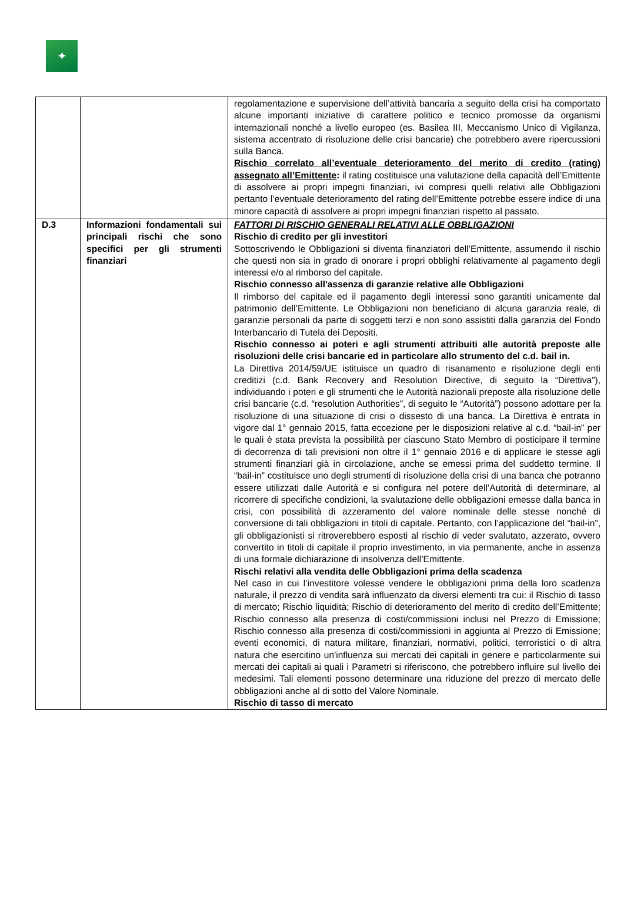✦
| | | regolamentazione e supervisione dell’attività bancaria a seguito della crisi ha comportato alcune importanti iniziative di carattere politico e tecnico promosse da organismi internazionali nonché a livello europeo (es. Basilea III, Meccanismo Unico di Vigilanza, sistema accentrato di risoluzione delle crisi bancarie) che potrebbero avere ripercussioni sulla Banca. Rischio correlato all’eventuale deterioramento del merito di credito (rating) assegnato all’Emittente : il rating costituisce una valutazione della capacità dell’Emittente di assolvere ai propri impegni finanziari, ivi compresi quelli relativi alle Obbligazioni pertanto l’eventuale deterioramento del rating dell’Emittente potrebbe essere indice di una minore capacità di assolvere ai propri impegni finanziari rispetto al passato. |
| D.3 | Informazioni fondamentali sui principali rischi che sono specifici per gli strumenti finanziari | FATTORI DI RISCHIO GENERALI RELATIVI ALLE OBBLIGAZIONI Rischio di credito per gli investitori Sottoscrivendo le Obbligazioni si diventa finanziatori dell’Emittente, assumendo il rischio che questi non sia in grado di onorare i propri obblighi relativamente al pagamento degli interessi e/o al rimborso del capitale. Rischio connesso all'assenza di garanzie relative alle Obbligazioni Il rimborso del capitale ed il pagamento degli interessi sono garantiti unicamente dal patrimonio dell’Emittente. Le Obbligazioni non beneficiano di alcuna garanzia reale, di garanzie personali da parte di soggetti terzi e non sono assistiti dalla garanzia del Fondo Interbancario di Tutela dei Depositi. Rischio connesso ai poteri e agli strumenti attribuiti alle autorità preposte alle risoluzioni delle crisi bancarie ed in particolare allo strumento del c.d. bail in. La Direttiva 2014/59/UE istituisce un quadro di risanamento e risoluzione degli enti creditizi (c.d. Bank Recovery and Resolution Directive, di seguito la “Direttiva”), individuando i poteri e gli strumenti che le Autorità nazionali preposte alla risoluzione delle crisi bancarie (c.d. “resolution Authorities”, di seguito le “Autorità”) possono adottare per la risoluzione di una situazione di crisi o dissesto di una banca. La Direttiva è entrata in vigore dal 1° gennaio 2015, fatta eccezione per le disposizioni relative al c.d. “bail-in” per le quali è stata prevista la possibilità per ciascuno Stato Membro di posticipare il termine di decorrenza di tali previsioni non oltre il 1° gennaio 2016 e di applicare le stesse agli strumenti finanziari già in circolazione, anche se emessi prima del suddetto termine. Il “bail-in” costituisce uno degli strumenti di risoluzione della crisi di una banca che potranno essere utilizzati dalle Autorità e si configura nel potere dell’Autorità di determinare, al ricorrere di specifiche condizioni, la svalutazione delle obbligazioni emesse dalla banca in crisi, con possibilità di azzeramento del valore nominale delle stesse nonché di conversione di tali obbligazioni in titoli di capitale. Pertanto, con l’applicazione del “bail-in”, gli obbligazionisti si ritroverebbero esposti al rischio di veder svalutato, azzerato, ovvero convertito in titoli di capitale il proprio investimento, in via permanente, anche in assenza di una formale dichiarazione di insolvenza dell’Emittente. Rischi relativi alla vendita delle Obbligazioni prima della scadenza Nel caso in cui l’investitore volesse vendere le obbligazioni prima della loro scadenza naturale, il prezzo di vendita sarà influenzato da diversi elementi tra cui: il Rischio di tasso di mercato; Rischio liquidità; Rischio di deterioramento del merito di credito dell’Emittente; Rischio connesso alla presenza di costi/commissioni inclusi nel Prezzo di Emissione; Rischio connesso alla presenza di costi/commissioni in aggiunta al Prezzo di Emissione; eventi economici, di natura militare, finanziari, normativi, politici, terroristici o di altra natura che esercitino un'influenza sui mercati dei capitali in genere e particolarmente sui mercati dei capitali ai quali i Parametri si riferiscono, che potrebbero influire sul livello dei medesimi. Tali elementi possono determinare una riduzione del prezzo di mercato delle obbligazioni anche al di sotto del Valore Nominale. Rischio di tasso di mercato |